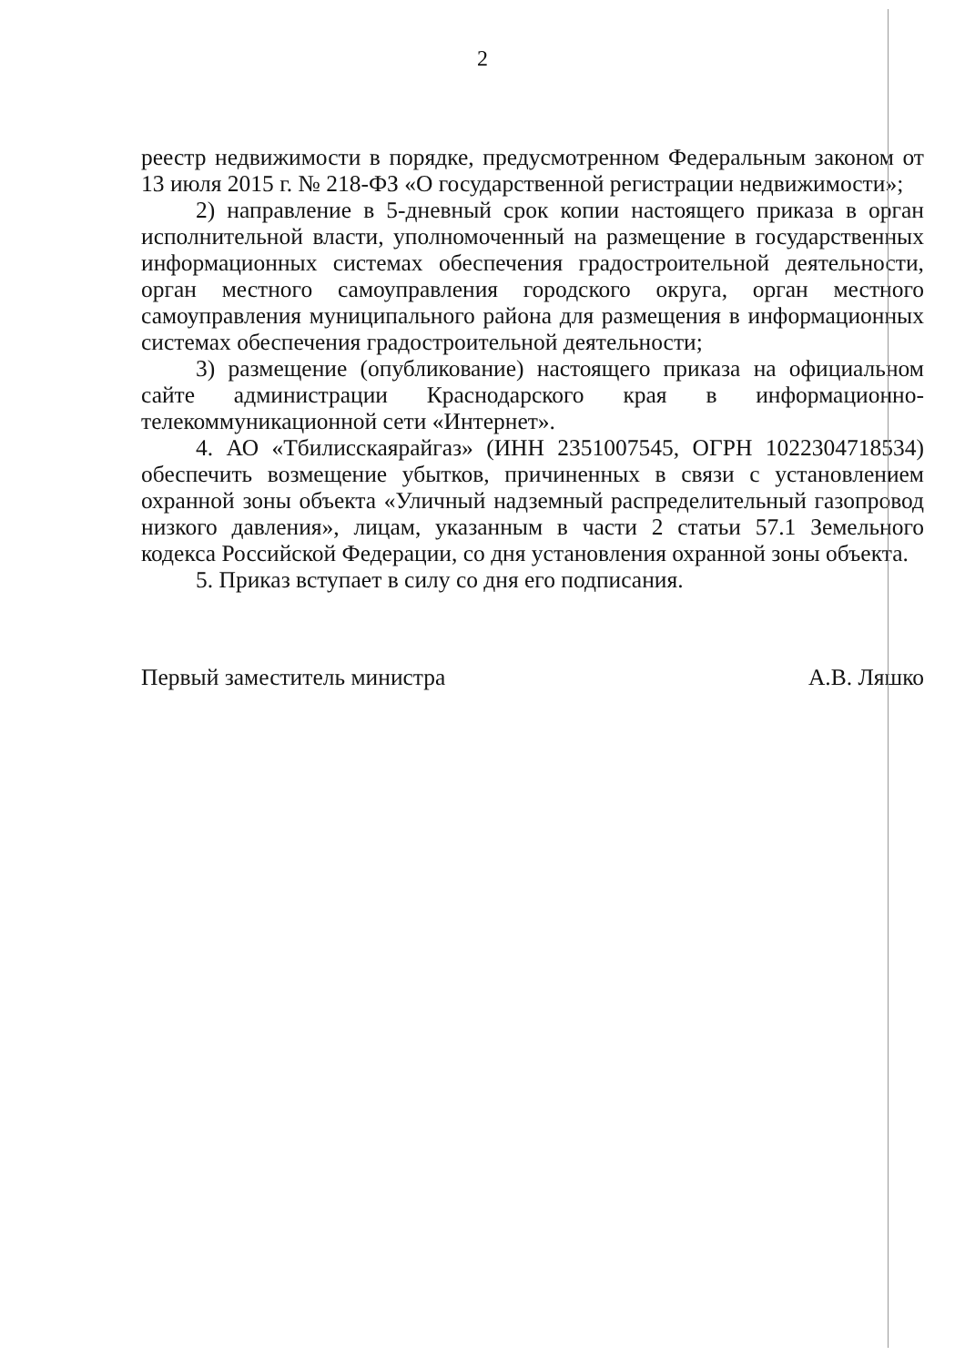2
реестр недвижимости в порядке, предусмотренном Федеральным законом от 13 июля 2015 г. № 218-ФЗ «О государственной регистрации недвижимости»;
2) направление в 5-дневный срок копии настоящего приказа в орган исполнительной власти, уполномоченный на размещение в государственных информационных системах обеспечения градостроительной деятельности, орган местного самоуправления городского округа, орган местного самоуправления муниципального района для размещения в информационных системах обеспечения градостроительной деятельности;
3) размещение (опубликование) настоящего приказа на официальном сайте администрации Краснодарского края в информационно-телекоммуникационной сети «Интернет».
4. АО «Тбилисскаярайгаз» (ИНН 2351007545, ОГРН 1022304718534) обеспечить возмещение убытков, причиненных в связи с установлением охранной зоны объекта «Уличный надземный распределительный газопровод низкого давления», лицам, указанным в части 2 статьи 57.1 Земельного кодекса Российской Федерации, со дня установления охранной зоны объекта.
5. Приказ вступает в силу со дня его подписания.
Первый заместитель министра А.В. Ляшко